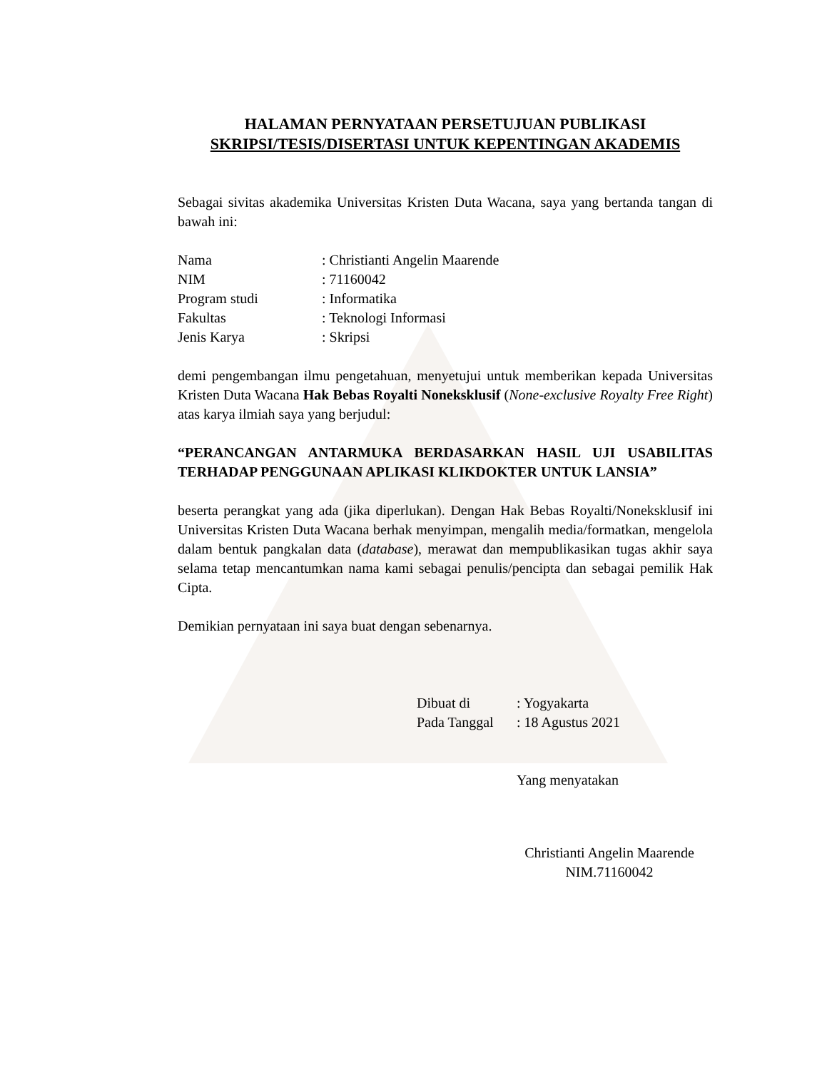HALAMAN PERNYATAAN PERSETUJUAN PUBLIKASI
SKRIPSI/TESIS/DISERTASI UNTUK KEPENTINGAN AKADEMIS
Sebagai sivitas akademika Universitas Kristen Duta Wacana, saya yang bertanda tangan di bawah ini:
| Nama | : Christianti Angelin Maarende |
| NIM | : 71160042 |
| Program studi | : Informatika |
| Fakultas | : Teknologi Informasi |
| Jenis Karya | : Skripsi |
demi pengembangan ilmu pengetahuan, menyetujui untuk memberikan kepada Universitas Kristen Duta Wacana Hak Bebas Royalti Noneksklusif (None-exclusive Royalty Free Right) atas karya ilmiah saya yang berjudul:
“PERANCANGAN ANTARMUKA BERDASARKAN HASIL UJI USABILITAS TERHADAP PENGGUNAAN APLIKASI KLIKDOKTER UNTUK LANSIA”
beserta perangkat yang ada (jika diperlukan). Dengan Hak Bebas Royalti/Noneksklusif ini Universitas Kristen Duta Wacana berhak menyimpan, mengalih media/formatkan, mengelola dalam bentuk pangkalan data (database), merawat dan mempublikasikan tugas akhir saya selama tetap mencantumkan nama kami sebagai penulis/pencipta dan sebagai pemilik Hak Cipta.
Demikian pernyataan ini saya buat dengan sebenarnya.
| Dibuat di | : Yogyakarta |
| Pada Tanggal | : 18 Agustus 2021 |
Yang menyatakan
Christianti Angelin Maarende
NIM.71160042